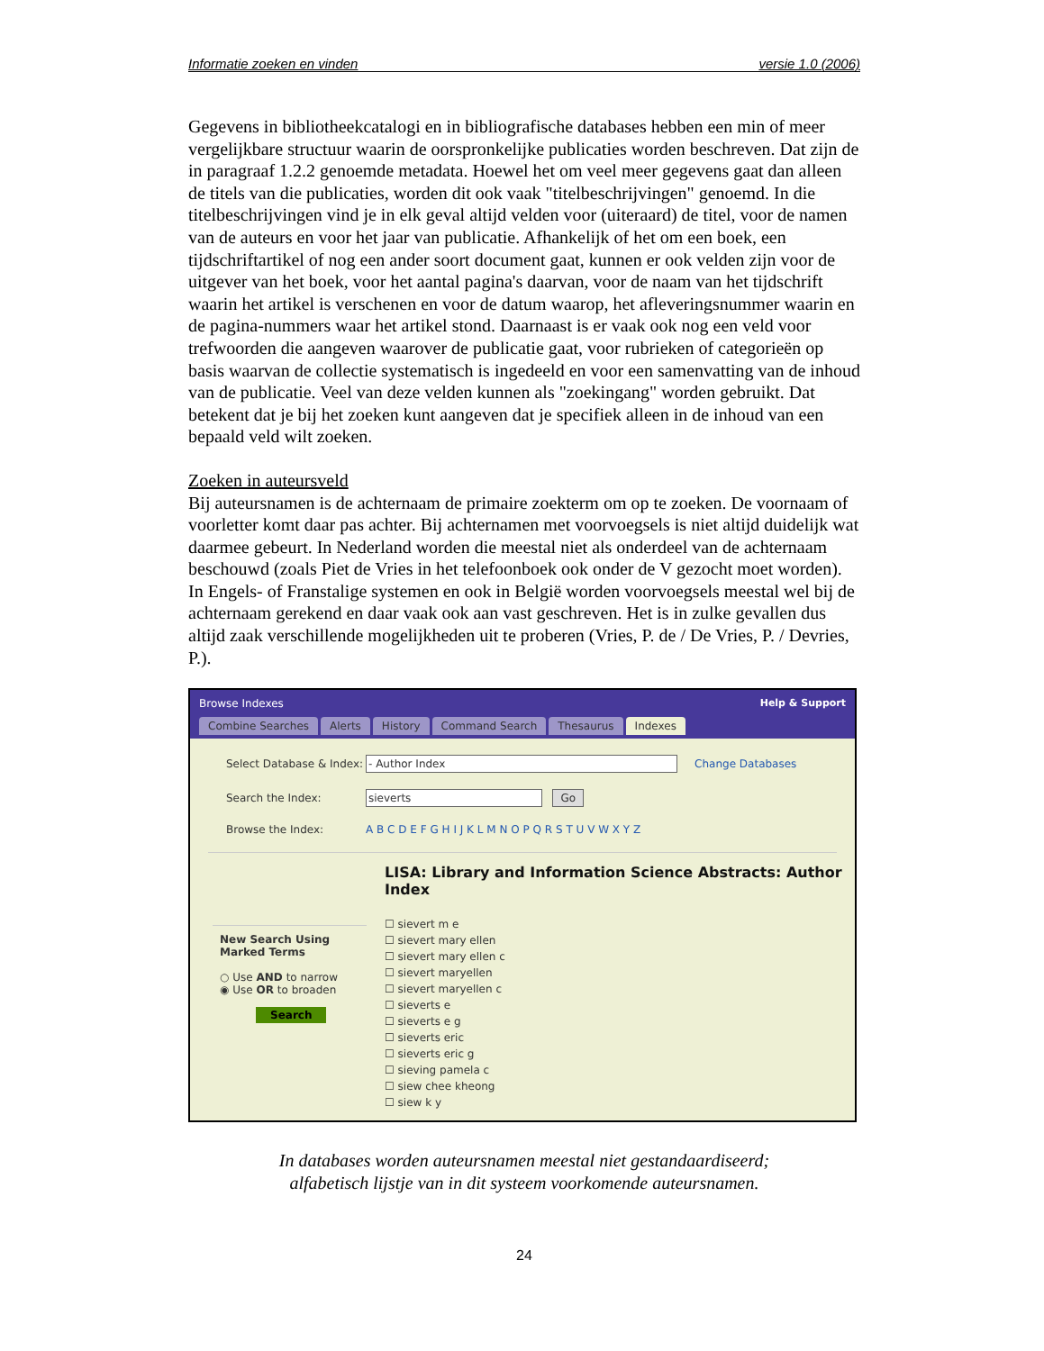Informatie zoeken en vinden versie 1.0 (2006)
Gegevens in bibliotheekcatalogi en in bibliografische databases hebben een min of meer vergelijkbare structuur waarin de oorspronkelijke publicaties worden beschreven. Dat zijn de in paragraaf 1.2.2 genoemde metadata. Hoewel het om veel meer gegevens gaat dan alleen de titels van die publicaties, worden dit ook vaak "titelbeschrijvingen" genoemd. In die titelbeschrijvingen vind je in elk geval altijd velden voor (uiteraard) de titel, voor de namen van de auteurs en voor het jaar van publicatie. Afhankelijk of het om een boek, een tijdschriftartikel of nog een ander soort document gaat, kunnen er ook velden zijn voor de uitgever van het boek, voor het aantal pagina's daarvan, voor de naam van het tijdschrift waarin het artikel is verschenen en voor de datum waarop, het afleveringsnummer waarin en de pagina-nummers waar het artikel stond. Daarnaast is er vaak ook nog een veld voor trefwoorden die aangeven waarover de publicatie gaat, voor rubrieken of categorieën op basis waarvan de collectie systematisch is ingedeeld en voor een samenvatting van de inhoud van de publicatie. Veel van deze velden kunnen als "zoekingang" worden gebruikt. Dat betekent dat je bij het zoeken kunt aangeven dat je specifiek alleen in de inhoud van een bepaald veld wilt zoeken.
Zoeken in auteursveld
Bij auteursnamen is de achternaam de primaire zoekterm om op te zoeken. De voornaam of voorletter komt daar pas achter. Bij achternamen met voorvoegsels is niet altijd duidelijk wat daarmee gebeurt. In Nederland worden die meestal niet als onderdeel van de achternaam beschouwd (zoals Piet de Vries in het telefoonboek ook onder de V gezocht moet worden). In Engels- of Franstalige systemen en ook in België worden voorvoegsels meestal wel bij de achternaam gerekend en daar vaak ook aan vast geschreven. Het is in zulke gevallen dus altijd zaak verschillende mogelijkheden uit te proberen (Vries, P. de / De Vries, P. / Devries, P.).
Browse Indexes Help & Support
Combine Searches Alerts History Command Search Thesaurus Indexes
Select Database & Index: - Author Index Change Databases
Search the Index: sieverts Go
Browse the Index: A B C D E F G H I J K L M N O P Q R S T U V W X Y Z
New Search Using Marked Terms
○ Use AND to narrow
◉ Use OR to broaden
Search
LISA: Library and Information Science Abstracts: Author
Index
☐ sievert m e
☐ sievert mary ellen
☐ sievert mary ellen c
☐ sievert maryellen
☐ sievert maryellen c
☐ sieverts e
☐ sieverts e g
☐ sieverts eric
☐ sieverts eric g
☐ sieving pamela c
☐ siew chee kheong
☐ siew k y
In databases worden auteursnamen meestal niet gestandaardiseerd;
alfabetisch lijstje van in dit systeem voorkomende auteursnamen.
24